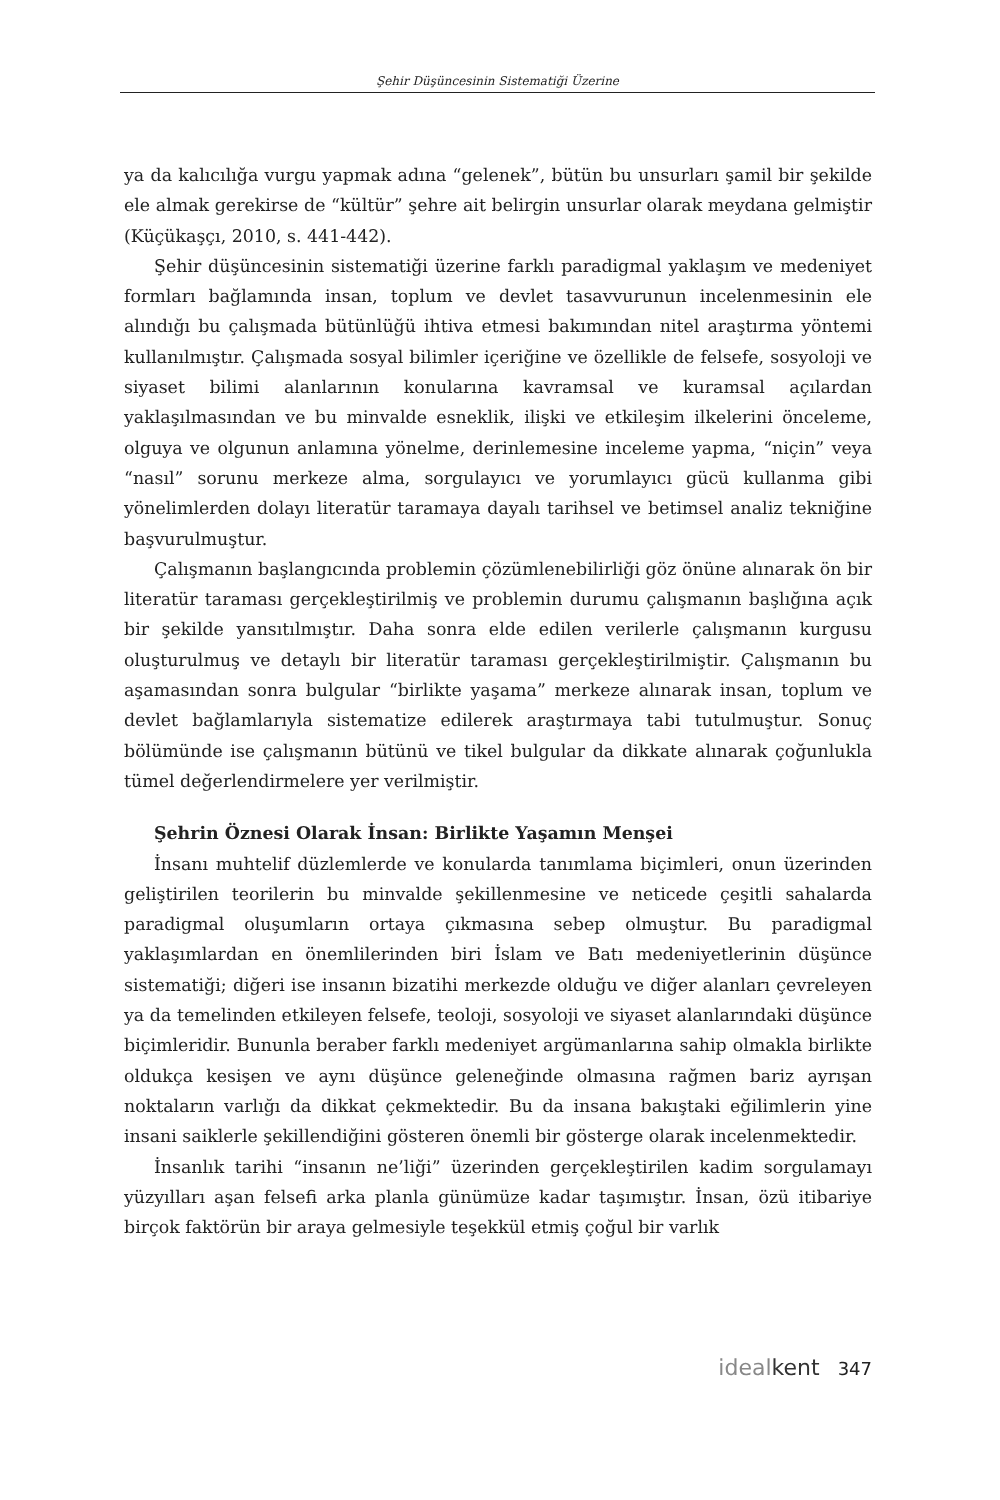Şehir Düşüncesinin Sistematiği Üzerine
ya da kalıcılığa vurgu yapmak adına “gelenek”, bütün bu unsurları şamil bir şekilde ele almak gerekirse de “kültür” şehre ait belirgin unsurlar olarak meydana gelmiştir (Küçükaşçı, 2010, s. 441-442).
Şehir düşüncesinin sistematiği üzerine farklı paradigmal yaklaşım ve medeniyet formları bağlamında insan, toplum ve devlet tasavvurunun incelenmesinin ele alındığı bu çalışmada bütünlüğü ihtiva etmesi bakımından nitel araştırma yöntemi kullanılmıştır. Çalışmada sosyal bilimler içeriğine ve özellikle de felsefe, sosyoloji ve siyaset bilimi alanlarının konularına kavramsal ve kuramsal açılardan yaklaşılmasından ve bu minvalde esneklik, ilişki ve etkileşim ilkelerini önceleme, olguya ve olgunun anlamına yönelme, derinlemesine inceleme yapma, “niçin” veya “nasıl” sorunu merkeze alma, sorgulayıcı ve yorumlayıcı gücü kullanma gibi yönelimlerden dolayı literatür taramaya dayalı tarihsel ve betimsel analiz tekniğine başvurulmuştur.
Çalışmanın başlangıcında problemin çözümlenebilirliği göz önüne alınarak ön bir literatür taraması gerçekleştirilmiş ve problemin durumu çalışmanın başlığına açık bir şekilde yansıtılmıştır. Daha sonra elde edilen verilerle çalışmanın kurgusu oluşturulmuş ve detaylı bir literatür taraması gerçekleştirilmiştir. Çalışmanın bu aşamasından sonra bulgular “birlikte yaşama” merkeze alınarak insan, toplum ve devlet bağlamlarıyla sistematize edilerek araştırmaya tabi tutulmuştur. Sonuç bölümünde ise çalışmanın bütünü ve tikel bulgular da dikkate alınarak çoğunlukla tümel değerlendirmelere yer verilmiştir.
Şehrin Öznesi Olarak İnsan: Birlikte Yaşamın Menşei
İnsanı muhtelif düzlemlerde ve konularda tanımlama biçimleri, onun üzerinden geliştirilen teorilerin bu minvalde şekillenmesine ve neticede çeşitli sahalarda paradigmal oluşumların ortaya çıkmasına sebep olmuştur. Bu paradigmal yaklaşımlardan en önemlilerinden biri İslam ve Batı medeniyetlerinin düşünce sistematiği; diğeri ise insanın bizatihi merkezde olduğu ve diğer alanları çevreleyen ya da temelinden etkileyen felsefe, teoloji, sosyoloji ve siyaset alanlarındaki düşünce biçimleridir. Bununla beraber farklı medeniyet argümanlarına sahip olmakla birlikte oldukça kesişen ve aynı düşünce geleneğinde olmasına rağmen bariz ayrışan noktaların varlığı da dikkat çekmektedir. Bu da insana bakıştaki eğilimlerin yine insani saiklerle şekillendiğini gösteren önemli bir gösterge olarak incelenmektedir.
İnsanlık tarihi “insanın ne’liği” üzerinden gerçekleştirilen kadim sorgulamayı yüzyılları aşan felsefi arka planla günümüze kadar taşımıştır. İnsan, özü itibariye birçok faktörün bir araya gelmesiyle teşekkül etmiş çoğul bir varlık
ideal kent 347